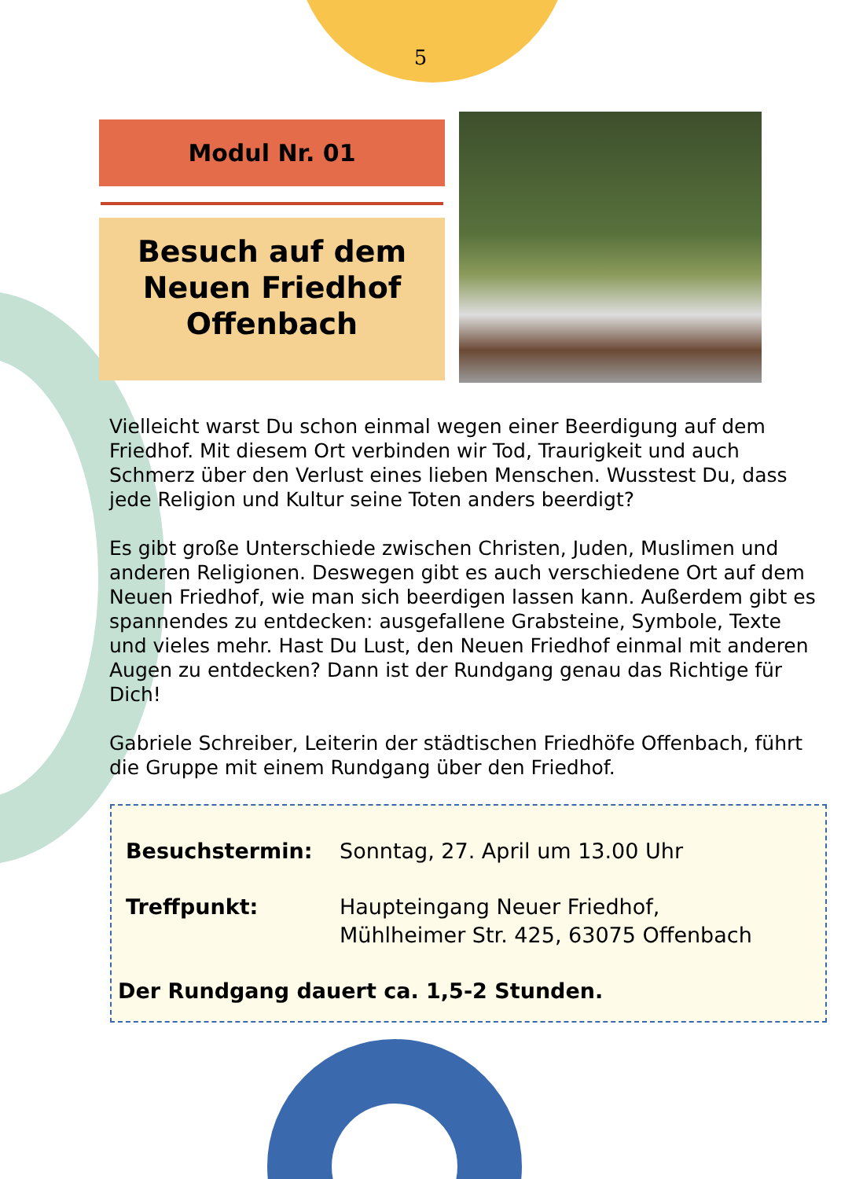5
Modul Nr. 01
Besuch auf dem
Neuen Friedhof
Offenbach
Vielleicht warst Du schon einmal wegen einer Beerdigung auf dem Friedhof. Mit diesem Ort verbinden wir Tod, Traurigkeit und auch Schmerz über den Verlust eines lieben Menschen. Wusstest Du, dass jede Religion und Kultur seine Toten anders beerdigt?
Es gibt große Unterschiede zwischen Christen, Juden, Muslimen und anderen Religionen. Deswegen gibt es auch verschiedene Ort auf dem Neuen Friedhof, wie man sich beerdigen lassen kann. Außerdem gibt es spannendes zu entdecken: ausgefallene Grabsteine, Symbole, Texte und vieles mehr. Hast Du Lust, den Neuen Friedhof einmal mit anderen Augen zu entdecken? Dann ist der Rundgang genau das Richtige für Dich!
Gabriele Schreiber, Leiterin der städtischen Friedhöfe Offenbach, führt die Gruppe mit einem Rundgang über den Friedhof.
Besuchstermin: Sonntag, 27. April um 13.00 Uhr
Treffpunkt: Haupteingang Neuer Friedhof,
Mühlheimer Str. 425, 63075 Offenbach
Der Rundgang dauert ca. 1,5-2 Stunden.